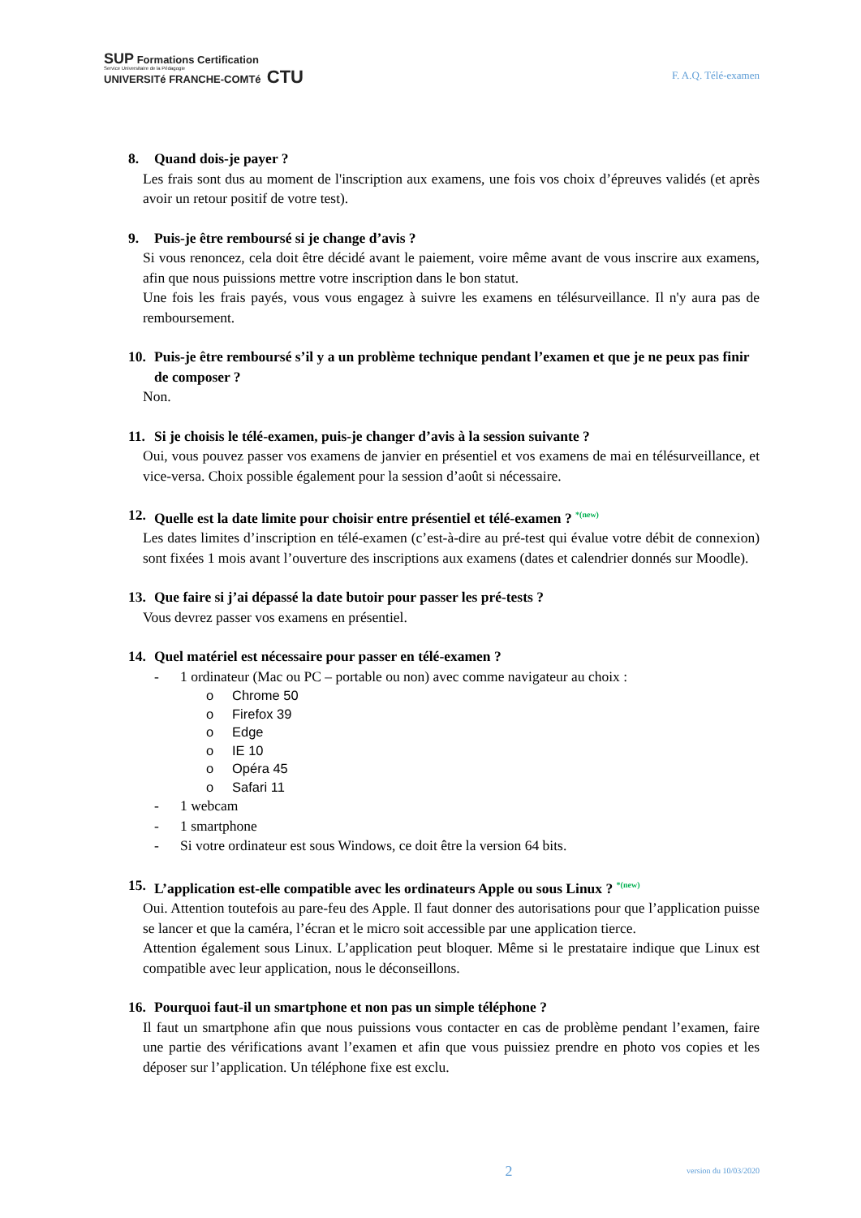SUP Formations Certification
Service Universitaire de la Pédagogie
UNIVERSITé FRANCHE-COMTé CTU
F. A.Q. Télé-examen
8. Quand dois-je payer ?
Les frais sont dus au moment de l'inscription aux examens, une fois vos choix d’épreuves validés (et après avoir un retour positif de votre test).
9. Puis-je être remboursé si je change d’avis ?
Si vous renoncez, cela doit être décidé avant le paiement, voire même avant de vous inscrire aux examens, afin que nous puissions mettre votre inscription dans le bon statut.
Une fois les frais payés, vous vous engagez à suivre les examens en télésurveillance. Il n'y aura pas de remboursement.
10. Puis-je être remboursé s’il y a un problème technique pendant l’examen et que je ne peux pas finir de composer ?
Non.
11. Si je choisis le télé-examen, puis-je changer d’avis à la session suivante ?
Oui, vous pouvez passer vos examens de janvier en présentiel et vos examens de mai en télésurveillance, et vice-versa. Choix possible également pour la session d’août si nécessaire.
12. Quelle est la date limite pour choisir entre présentiel et télé-examen ? *(new)
Les dates limites d’inscription en télé-examen (c’est-à-dire au pré-test qui évalue votre débit de connexion) sont fixées 1 mois avant l’ouverture des inscriptions aux examens (dates et calendrier donnés sur Moodle).
13. Que faire si j’ai dépassé la date butoir pour passer les pré-tests ?
Vous devrez passer vos examens en présentiel.
14. Quel matériel est nécessaire pour passer en télé-examen ?
- 1 ordinateur (Mac ou PC – portable ou non) avec comme navigateur au choix :
o Chrome 50
o Firefox 39
o Edge
o IE 10
o Opéra 45
o Safari 11
- 1 webcam
- 1 smartphone
- Si votre ordinateur est sous Windows, ce doit être la version 64 bits.
15. L’application est-elle compatible avec les ordinateurs Apple ou sous Linux ? *(new)
Oui. Attention toutefois au pare-feu des Apple. Il faut donner des autorisations pour que l’application puisse se lancer et que la caméra, l’écran et le micro soit accessible par une application tierce.
Attention également sous Linux. L’application peut bloquer. Même si le prestataire indique que Linux est compatible avec leur application, nous le déconseillons.
16. Pourquoi faut-il un smartphone et non pas un simple téléphone ?
Il faut un smartphone afin que nous puissions vous contacter en cas de problème pendant l’examen, faire une partie des vérifications avant l’examen et afin que vous puissiez prendre en photo vos copies et les déposer sur l’application. Un téléphone fixe est exclu.
2 version du 10/03/2020